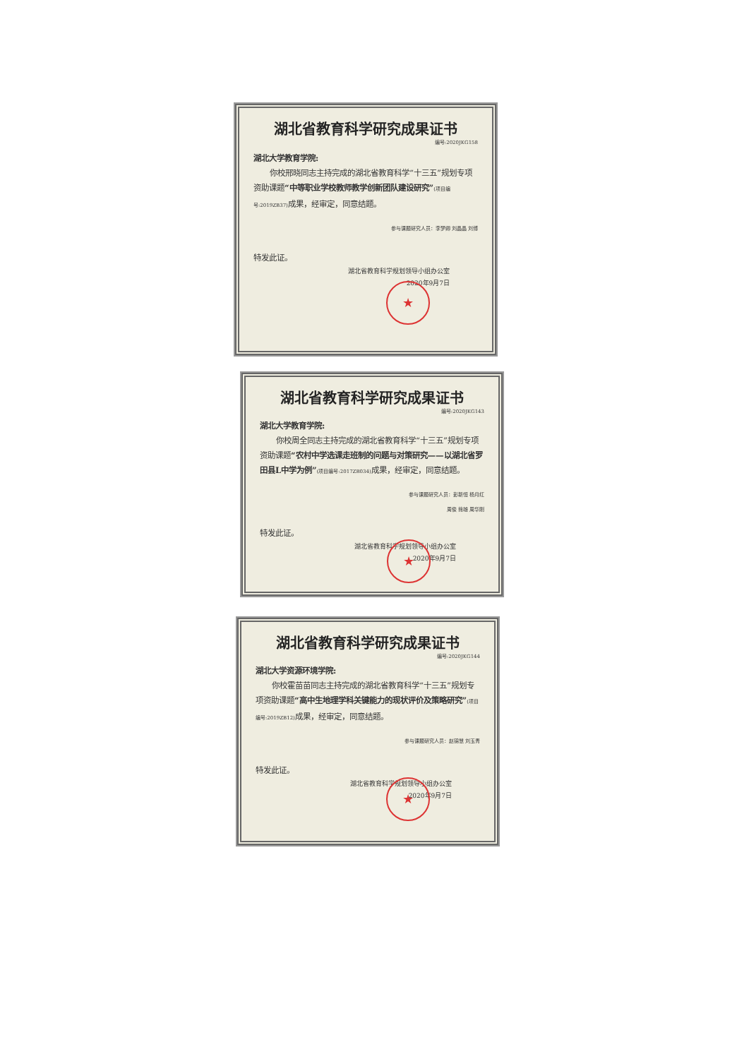湖北省教育科学研究成果证书
编号:2020JKG158
湖北大学教育学院:
你校邢晓同志主持完成的湖北省教育科学“十三五”规划专项资助课题“中等职业学校教师教学创新团队建设研究”(项目编号:2019ZB37) 成果，经审定，同意结题。
参与课题研究人员：李梦卿 刘晶晶 刘博
特发此证。
湖北省教育科学规划领导小组办公室
2020年9月7日
★
湖北省教育科学研究成果证书
编号:2020JKG143
湖北大学教育学院:
你校周全同志主持完成的湖北省教育科学“十三五”规划专项资助课题“农村中学选课走班制的问题与对策研究——以湖北省罗田县L中学为例”(项目编号:2017ZB034) 成果，经审定，同意结题。
参与课题研究人员：彭新恒 杨月红
周俊 熊雄 周华刚
特发此证。
湖北省教育科学规划领导小组办公室
2020年9月7日
★
湖北省教育科学研究成果证书
编号:2020JKG144
湖北大学资源环境学院:
你校霍苗苗同志主持完成的湖北省教育科学“十三五”规划专项资助课题“高中生地理学科关键能力的现状评价及策略研究”(项目编号:2019ZB12) 成果，经审定，同意结题。
参与课题研究人员：赵锦慧 刘玉青
特发此证。
湖北省教育科学规划领导小组办公室
2020年9月7日
★